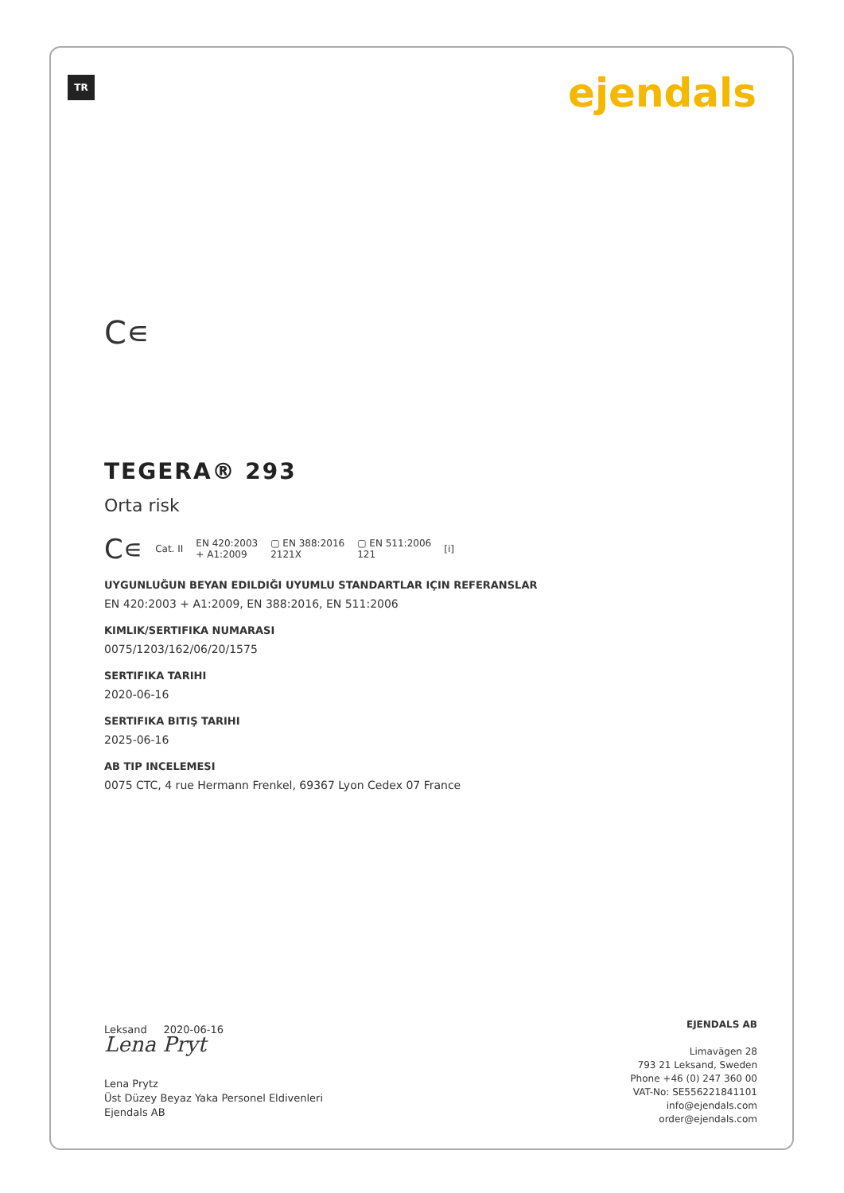TR ejendals
C∊
TEGERA® 293
Orta risk
C∊ Cat. II EN 420:2003
+ A1:2009 ▢ EN 388:2016
2121X ▢ EN 511:2006
121 [i]
UYGUNLUĞUN BEYAN EDILDIĞI UYUMLU STANDARTLAR IÇIN REFERANSLAR
EN 420:2003 + A1:2009, EN 388:2016, EN 511:2006
KIMLIK/SERTIFIKA NUMARASI
0075/1203/162/06/20/1575
SERTIFIKA TARIHI
2020-06-16
SERTIFIKA BITIŞ TARIHI
2025-06-16
AB TIP INCELEMESI
0075 CTC, 4 rue Hermann Frenkel, 69367 Lyon Cedex 07 France
Leksand 2020-06-16
Lena Pryt
Lena Prytz
Üst Düzey Beyaz Yaka Personel Eldivenleri
Ejendals AB
EJENDALS AB
Limavägen 28
793 21 Leksand, Sweden
Phone +46 (0) 247 360 00
VAT-No: SE556221841101
info@ejendals.com
order@ejendals.com